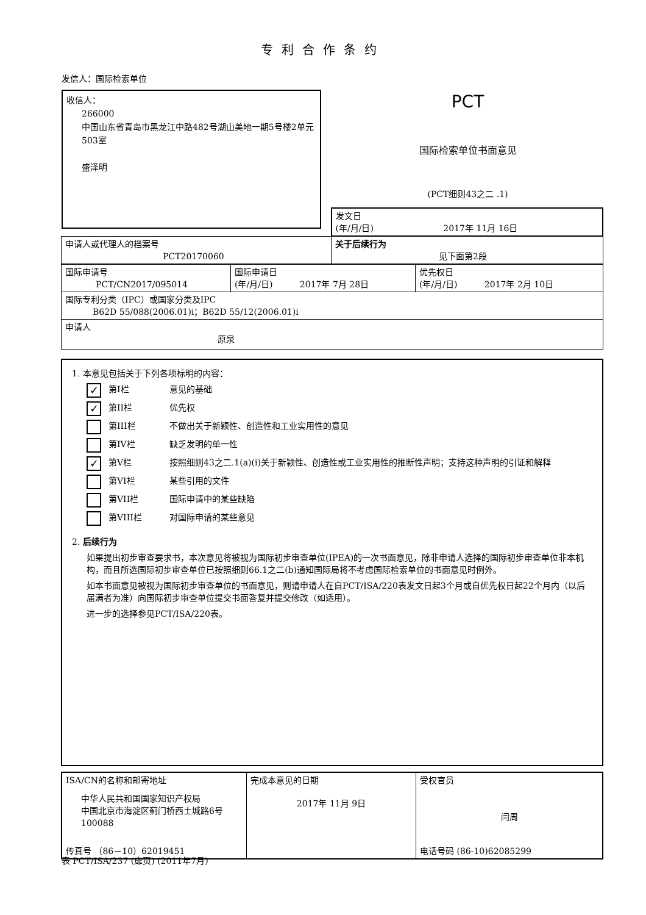专利合作条约
发信人：国际检索单位
收信人：
266000
中国山东省青岛市黑龙江中路482号湖山美地一期5号楼2单元503室
盛泽明
PCT
国际检索单位书面意见
(PCT细则43之二 .1)
| | 发文日 (年/月/日) 2017年 11月 16日 |
| 申请人或代理人的档案号 PCT20170060 | 关于后续行为 见下面第2段 |
| 国际申请号 PCT/CN2017/095014 | 国际申请日 (年/月/日) 2017年 7月 28日 | 优先权日 (年/月/日) 2017年 2月 10日 |
| 国际专利分类（IPC）或国家分类及IPC B62D 55/088(2006.01)i；B62D 55/12(2006.01)i | | |
| 申请人 原泉 | | |
1. 本意见包括关于下列各项标明的内容：
✓ 第I栏 意见的基础
✓ 第II栏 优先权
第III栏 不做出关于新颖性、创造性和工业实用性的意见
第IV栏 缺乏发明的单一性
✓ 第V栏 按照细则43之二.1(a)(i)关于新颖性、创造性或工业实用性的推断性声明；支持这种声明的引证和解释
第VI栏 某些引用的文件
第VII栏 国际申请中的某些缺陷
第VIII栏 对国际申请的某些意见
2. 后续行为
如果提出初步审查要求书，本次意见将被视为国际初步审查单位(IPEA)的一次书面意见，除非申请人选择的国际初步审查单位非本机构，而且所选国际初步审查单位已按照细则66.1之二(b)通知国际局将不考虑国际检索单位的书面意见时例外。
如本书面意见被视为国际初步审查单位的书面意见，则请申请人在自PCT/ISA/220表发文日起3个月或自优先权日起22个月内（以后届满者为准）向国际初步审查单位提交书面答复并提交修改（如适用）。
进一步的选择参见PCT/ISA/220表。
| ISA/CN的名称和邮寄地址 中华人民共和国国家知识产权局 中国北京市海淀区蓟门桥西土城路6号 100088 传真号 （86－10）62019451 | 完成本意见的日期 2017年 11月 9日 | 受权官员 闫周 电话号码 (86-10)62085299 |
表 PCT/ISA/237 (扉页) (2011年7月)